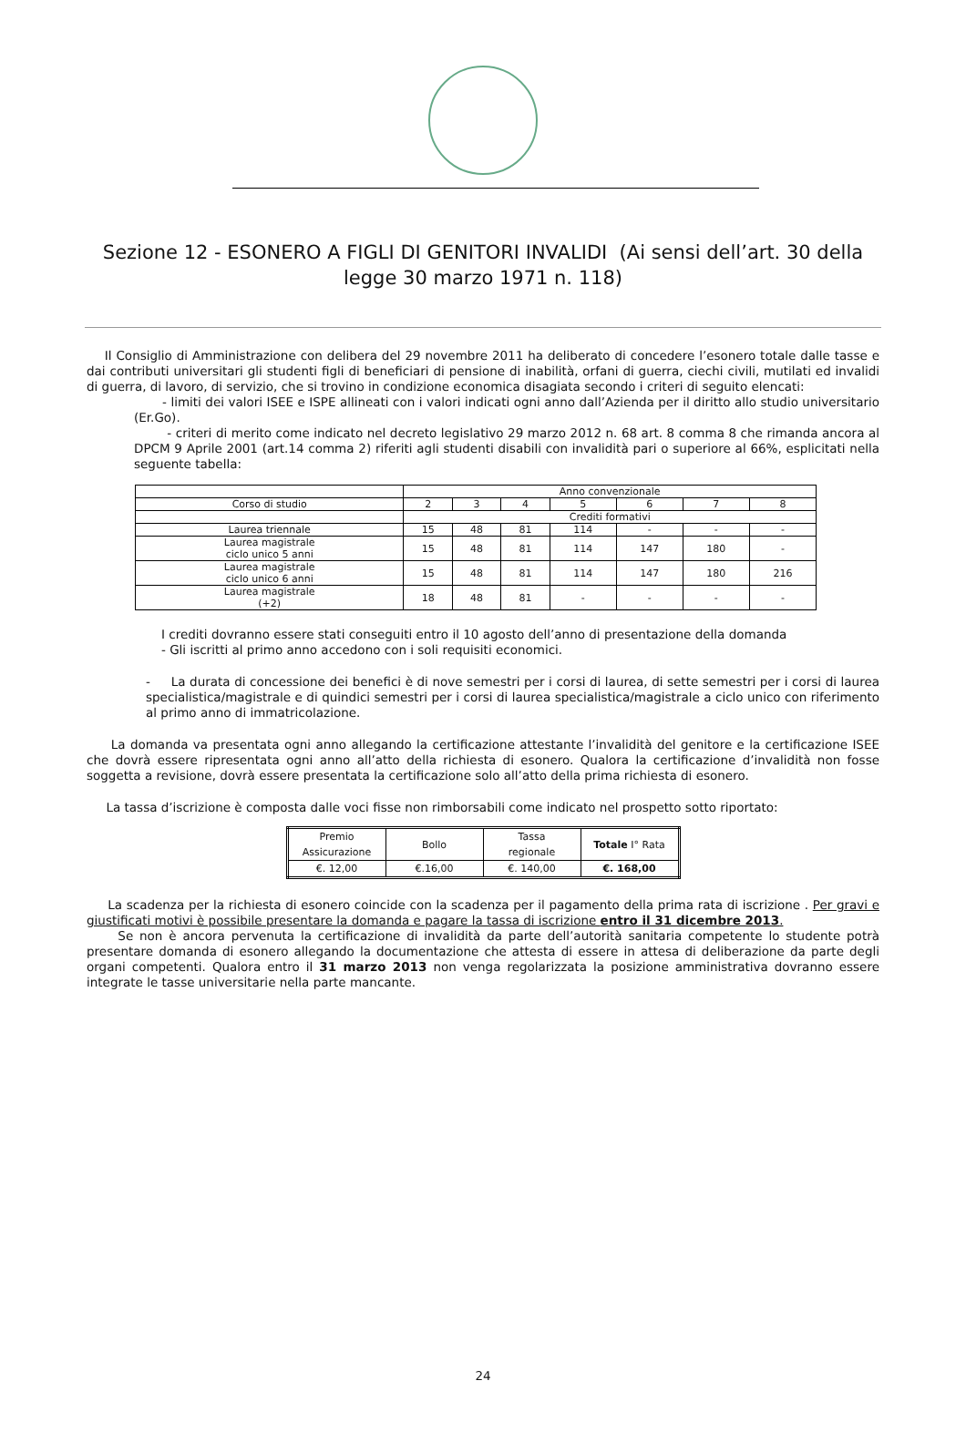Sezione 12 - ESONERO A FIGLI DI GENITORI INVALIDI (Ai sensi dell’art. 30 della legge 30 marzo 1971 n. 118)
Il Consiglio di Amministrazione con delibera del 29 novembre 2011 ha deliberato di concedere l’esonero totale dalle tasse e dai contributi universitari gli studenti figli di beneficiari di pensione di inabilità, orfani di guerra, ciechi civili, mutilati ed invalidi di guerra, di lavoro, di servizio, che si trovino in condizione economica disagiata secondo i criteri di seguito elencati:
- limiti dei valori ISEE e ISPE allineati con i valori indicati ogni anno dall’Azienda per il diritto allo studio universitario (Er.Go).
- criteri di merito come indicato nel decreto legislativo 29 marzo 2012 n. 68 art. 8 comma 8 che rimanda ancora al DPCM 9 Aprile 2001 (art.14 comma 2) riferiti agli studenti disabili con invalidità pari o superiore al 66%, esplicitati nella seguente tabella:
| | Anno convenzionale | | | | | | |
| Corso di studio | 2 | 3 | 4 | 5 | 6 | 7 | 8 |
| | Crediti formativi | | | | | | |
| Laurea triennale | 15 | 48 | 81 | 114 | - | - | - |
| Laurea magistrale ciclo unico 5 anni | 15 | 48 | 81 | 114 | 147 | 180 | - |
| Laurea magistrale ciclo unico 6 anni | 15 | 48 | 81 | 114 | 147 | 180 | 216 |
| Laurea magistrale (+2) | 18 | 48 | 81 | - | - | - | - |
I crediti dovranno essere stati conseguiti entro il 10 agosto dell’anno di presentazione della domanda
- Gli iscritti al primo anno accedono con i soli requisiti economici.
- La durata di concessione dei benefici è di nove semestri per i corsi di laurea, di sette semestri per i corsi di laurea specialistica/magistrale e di quindici semestri per i corsi di laurea specialistica/magistrale a ciclo unico con riferimento al primo anno di immatricolazione.
La domanda va presentata ogni anno allegando la certificazione attestante l’invalidità del genitore e la certificazione ISEE che dovrà essere ripresentata ogni anno all’atto della richiesta di esonero. Qualora la certificazione d’invalidità non fosse soggetta a revisione, dovrà essere presentata la certificazione solo all’atto della prima richiesta di esonero.
La tassa d’iscrizione è composta dalle voci fisse non rimborsabili come indicato nel prospetto sotto riportato:
| Premio Assicurazione | Bollo | Tassa regionale | Totale I° Rata |
| €. 12,00 | €.16,00 | €. 140,00 | €. 168,00 |
La scadenza per la richiesta di esonero coincide con la scadenza per il pagamento della prima rata di iscrizione . Per gravi e giustificati motivi è possibile presentare la domanda e pagare la tassa di iscrizione entro il 31 dicembre 2013.
Se non è ancora pervenuta la certificazione di invalidità da parte dell’autorità sanitaria competente lo studente potrà presentare domanda di esonero allegando la documentazione che attesta di essere in attesa di deliberazione da parte degli organi competenti. Qualora entro il 31 marzo 2013 non venga regolarizzata la posizione amministrativa dovranno essere integrate le tasse universitarie nella parte mancante.
24